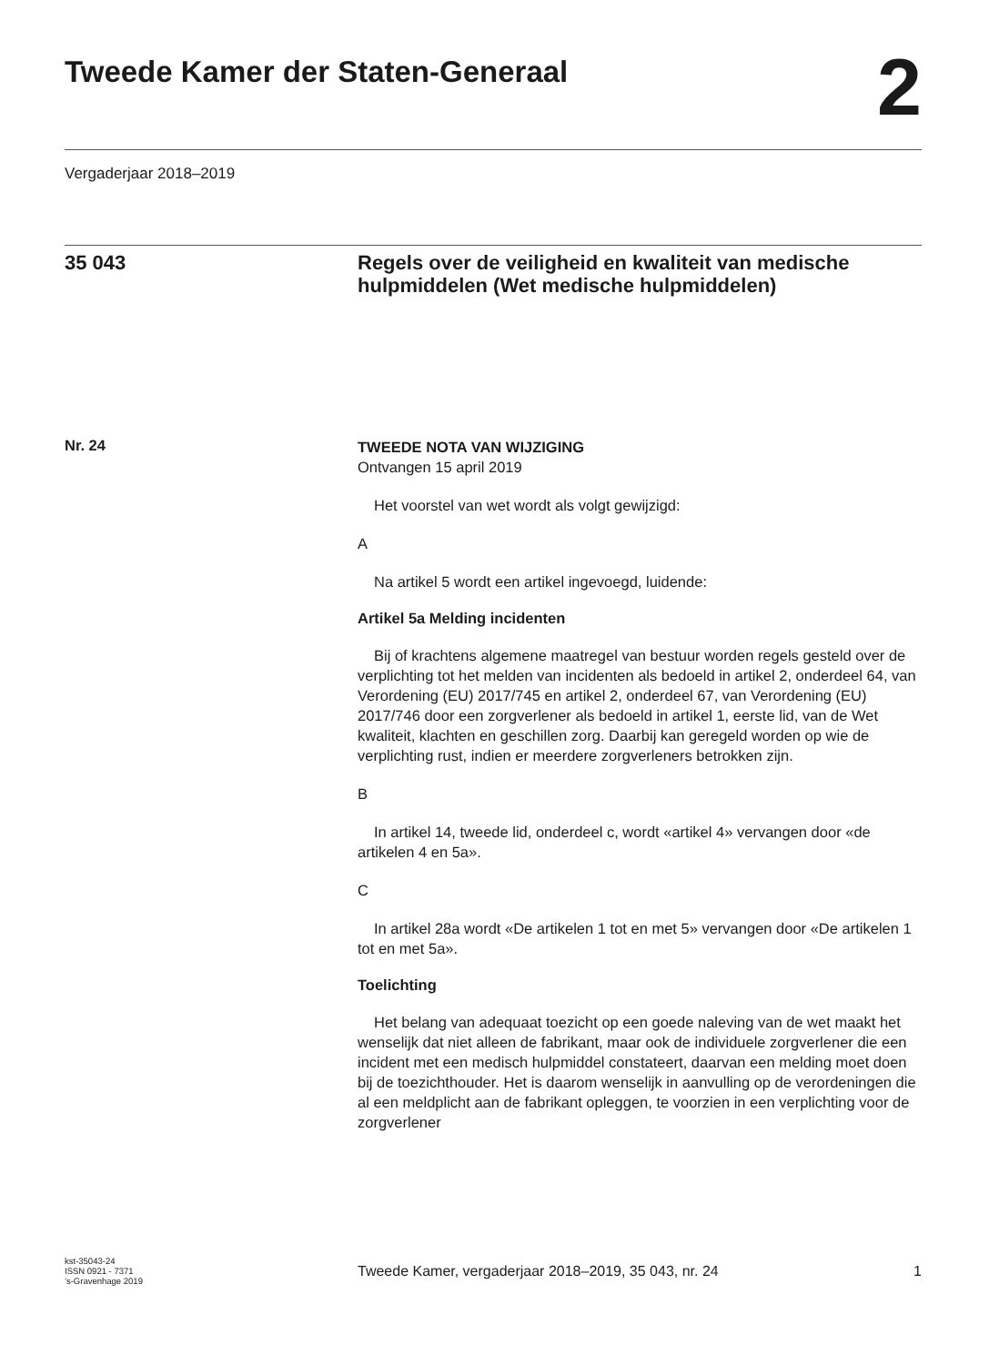Tweede Kamer der Staten-Generaal
2
Vergaderjaar 2018–2019
35 043
Regels over de veiligheid en kwaliteit van medische hulpmiddelen (Wet medische hulpmiddelen)
Nr. 24
TWEEDE NOTA VAN WIJZIGING
Ontvangen 15 april 2019
Het voorstel van wet wordt als volgt gewijzigd:
A
Na artikel 5 wordt een artikel ingevoegd, luidende:
Artikel 5a Melding incidenten
Bij of krachtens algemene maatregel van bestuur worden regels gesteld over de verplichting tot het melden van incidenten als bedoeld in artikel 2, onderdeel 64, van Verordening (EU) 2017/745 en artikel 2, onderdeel 67, van Verordening (EU) 2017/746 door een zorgverlener als bedoeld in artikel 1, eerste lid, van de Wet kwaliteit, klachten en geschillen zorg. Daarbij kan geregeld worden op wie de verplichting rust, indien er meerdere zorgverleners betrokken zijn.
B
In artikel 14, tweede lid, onderdeel c, wordt «artikel 4» vervangen door «de artikelen 4 en 5a».
C
In artikel 28a wordt «De artikelen 1 tot en met 5» vervangen door «De artikelen 1 tot en met 5a».
Toelichting
Het belang van adequaat toezicht op een goede naleving van de wet maakt het wenselijk dat niet alleen de fabrikant, maar ook de individuele zorgverlener die een incident met een medisch hulpmiddel constateert, daarvan een melding moet doen bij de toezichthouder. Het is daarom wenselijk in aanvulling op de verordeningen die al een meldplicht aan de fabrikant opleggen, te voorzien in een verplichting voor de zorgverlener
kst-35043-24
ISSN 0921 - 7371
’s-Gravenhage 2019
Tweede Kamer, vergaderjaar 2018–2019, 35 043, nr. 24
1